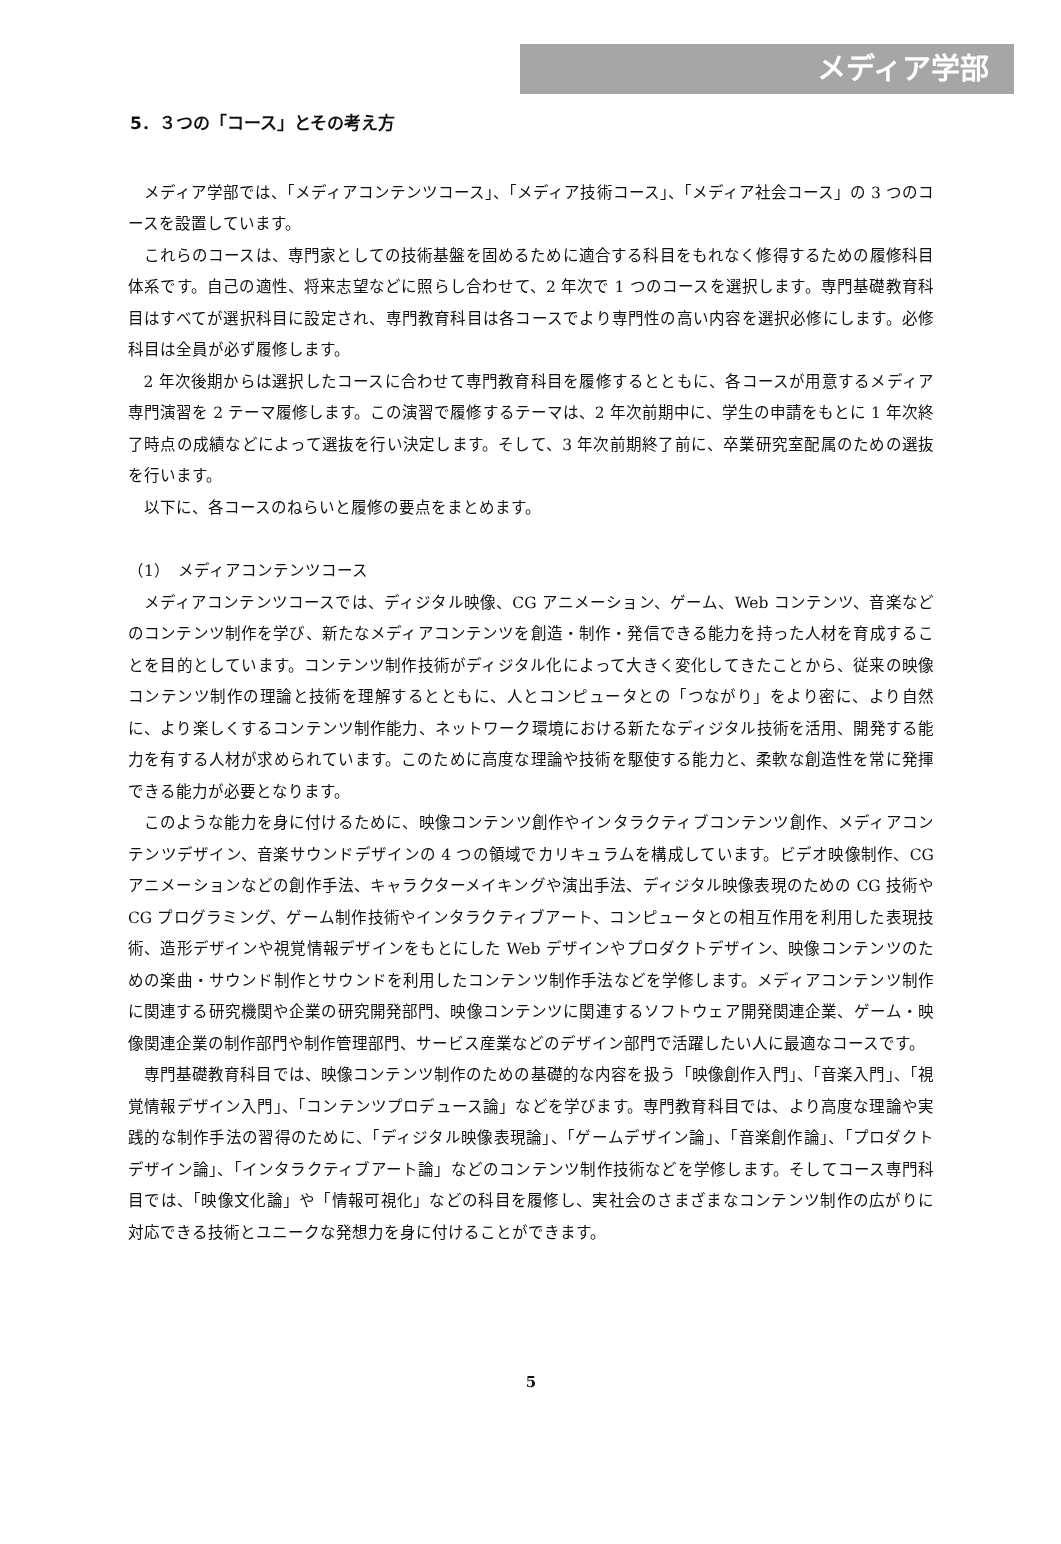メディア学部
5．３つの「コース」とその考え方
メディア学部では、「メディアコンテンツコース」、「メディア技術コース」、「メディア社会コース」の 3 つのコースを設置しています。
これらのコースは、専門家としての技術基盤を固めるために適合する科目をもれなく修得するための履修科目体系です。自己の適性、将来志望などに照らし合わせて、2 年次で 1 つのコースを選択します。専門基礎教育科目はすべてが選択科目に設定され、専門教育科目は各コースでより専門性の高い内容を選択必修にします。必修科目は全員が必ず履修します。
2 年次後期からは選択したコースに合わせて専門教育科目を履修するとともに、各コースが用意するメディア専門演習を 2 テーマ履修します。この演習で履修するテーマは、2 年次前期中に、学生の申請をもとに 1 年次終了時点の成績などによって選抜を行い決定します。そして、3 年次前期終了前に、卒業研究室配属のための選抜を行います。
以下に、各コースのねらいと履修の要点をまとめます。
（1）　メディアコンテンツコース
メディアコンテンツコースでは、ディジタル映像、CG アニメーション、ゲーム、Web コンテンツ、音楽などのコンテンツ制作を学び、新たなメディアコンテンツを創造・制作・発信できる能力を持った人材を育成することを目的としています。コンテンツ制作技術がディジタル化によって大きく変化してきたことから、従来の映像コンテンツ制作の理論と技術を理解するとともに、人とコンピュータとの「つながり」をより密に、より自然に、より楽しくするコンテンツ制作能力、ネットワーク環境における新たなディジタル技術を活用、開発する能力を有する人材が求められています。このために高度な理論や技術を駆使する能力と、柔軟な創造性を常に発揮できる能力が必要となります。
このような能力を身に付けるために、映像コンテンツ創作やインタラクティブコンテンツ創作、メディアコンテンツデザイン、音楽サウンドデザインの 4 つの領域でカリキュラムを構成しています。ビデオ映像制作、CG アニメーションなどの創作手法、キャラクターメイキングや演出手法、ディジタル映像表現のための CG 技術や CG プログラミング、ゲーム制作技術やインタラクティブアート、コンピュータとの相互作用を利用した表現技術、造形デザインや視覚情報デザインをもとにした Web デザインやプロダクトデザイン、映像コンテンツのための楽曲・サウンド制作とサウンドを利用したコンテンツ制作手法などを学修します。メディアコンテンツ制作に関連する研究機関や企業の研究開発部門、映像コンテンツに関連するソフトウェア開発関連企業、ゲーム・映像関連企業の制作部門や制作管理部門、サービス産業などのデザイン部門で活躍したい人に最適なコースです。
専門基礎教育科目では、映像コンテンツ制作のための基礎的な内容を扱う「映像創作入門」、「音楽入門」、「視覚情報デザイン入門」、「コンテンツプロデュース論」などを学びます。専門教育科目では、より高度な理論や実践的な制作手法の習得のために、「ディジタル映像表現論」、「ゲームデザイン論」、「音楽創作論」、「プロダクトデザイン論」、「インタラクティブアート論」などのコンテンツ制作技術などを学修します。そしてコース専門科目では、「映像文化論」や「情報可視化」などの科目を履修し、実社会のさまざまなコンテンツ制作の広がりに対応できる技術とユニークな発想力を身に付けることができます。
5